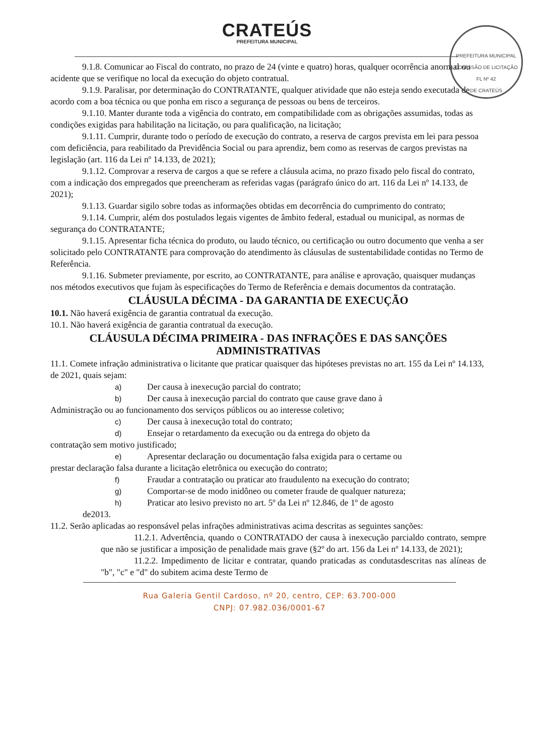PREFEITURA MUNICIPAL
COMISSÃO DE LICITAÇÃO
FL Nº 42
DE CRATEÚS
CRATEÚS
PREFEITURA MUNICIPAL
9.1.8. Comunicar ao Fiscal do contrato, no prazo de 24 (vinte e quatro) horas, qualquer ocorrência anormal ou acidente que se verifique no local da execução do objeto contratual.
9.1.9. Paralisar, por determinação do CONTRATANTE, qualquer atividade que não esteja sendo executada de acordo com a boa técnica ou que ponha em risco a segurança de pessoas ou bens de terceiros.
9.1.10. Manter durante toda a vigência do contrato, em compatibilidade com as obrigações assumidas, todas as condições exigidas para habilitação na licitação, ou para qualificação, na licitação;
9.1.11. Cumprir, durante todo o período de execução do contrato, a reserva de cargos prevista em lei para pessoa com deficiência, para reabilitado da Previdência Social ou para aprendiz, bem como as reservas de cargos previstas na legislação (art. 116 da Lei nº 14.133, de 2021);
9.1.12. Comprovar a reserva de cargos a que se refere a cláusula acima, no prazo fixado pelo fiscal do contrato, com a indicação dos empregados que preencheram as referidas vagas (parágrafo único do art. 116 da Lei nº 14.133, de 2021);
9.1.13. Guardar sigilo sobre todas as informações obtidas em decorrência do cumprimento do contrato;
9.1.14. Cumprir, além dos postulados legais vigentes de âmbito federal, estadual ou municipal, as normas de segurança do CONTRATANTE;
9.1.15. Apresentar ficha técnica do produto, ou laudo técnico, ou certificação ou outro documento que venha a ser solicitado pelo CONTRATANTE para comprovação do atendimento às cláusulas de sustentabilidade contidas no Termo de Referência.
9.1.16. Submeter previamente, por escrito, ao CONTRATANTE, para análise e aprovação, quaisquer mudanças nos métodos executivos que fujam às especificações do Termo de Referência e demais documentos da contratação.
CLÁUSULA DÉCIMA - DA GARANTIA DE EXECUÇÃO
10.1. Não haverá exigência de garantia contratual da execução.
10.1. Não haverá exigência de garantia contratual da execução.
CLÁUSULA DÉCIMA PRIMEIRA - DAS INFRAÇÕES E DAS SANÇÕES ADMINISTRATIVAS
11.1. Comete infração administrativa o licitante que praticar quaisquer das hipóteses previstas no art. 155 da Lei nº 14.133, de 2021, quais sejam:
a) Der causa à inexecução parcial do contrato;
b) Der causa à inexecução parcial do contrato que cause grave dano à
Administração ou ao funcionamento dos serviços públicos ou ao interesse coletivo;
c) Der causa à inexecução total do contrato;
d) Ensejar o retardamento da execução ou da entrega do objeto da
contratação sem motivo justificado;
e) Apresentar declaração ou documentação falsa exigida para o certame ou
prestar declaração falsa durante a licitação eletrônica ou execução do contrato;
f) Fraudar a contratação ou praticar ato fraudulento na execução do contrato;
g) Comportar-se de modo inidôneo ou cometer fraude de qualquer natureza;
h) Praticar ato lesivo previsto no art. 5º da Lei nº 12.846, de 1º de agosto
de2013.
11.2. Serão aplicadas ao responsável pelas infrações administrativas acima descritas as seguintes sanções:
11.2.1. Advertência, quando o CONTRATADO der causa à inexecução parcialdo contrato, sempre que não se justificar a imposição de penalidade mais grave (§2º do art. 156 da Lei nº 14.133, de 2021);
11.2.2. Impedimento de licitar e contratar, quando praticadas as condutasdescritas nas alíneas de "b", "c" e "d" do subitem acima deste Termo de
Rua Galeria Gentil Cardoso, nº 20, centro, CEP: 63.700-000
CNPJ: 07.982.036/0001-67